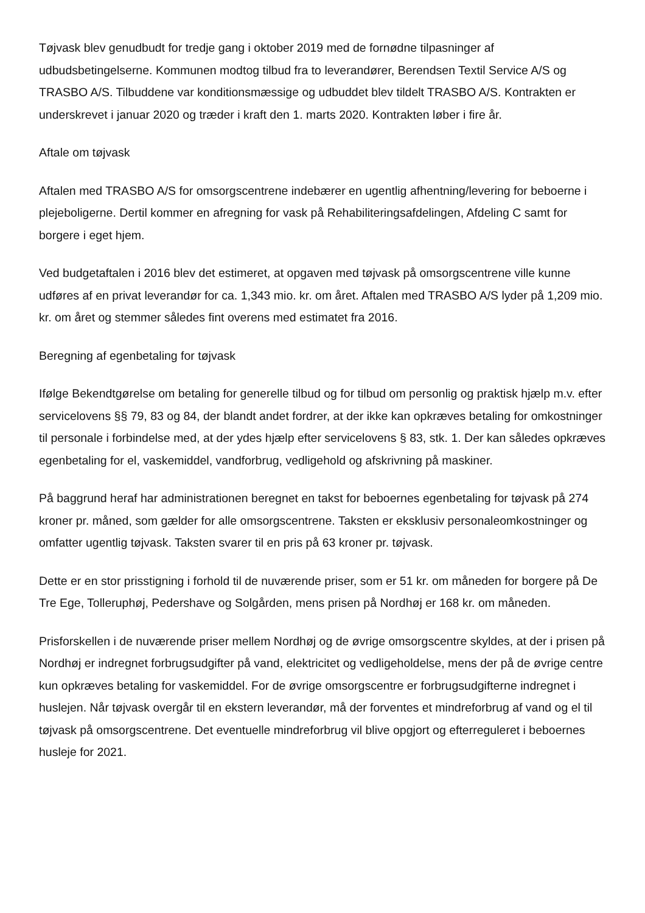Tøjvask blev genudbudt for tredje gang i oktober 2019 med de fornødne tilpasninger af udbudsbetingelserne. Kommunen modtog tilbud fra to leverandører, Berendsen Textil Service A/S og TRASBO A/S. Tilbuddene var konditionsmæssige og udbuddet blev tildelt TRASBO A/S. Kontrakten er underskrevet i januar 2020 og træder i kraft den 1. marts 2020. Kontrakten løber i fire år.
Aftale om tøjvask
Aftalen med TRASBO A/S for omsorgscentrene indebærer en ugentlig afhentning/levering for beboerne i plejeboligerne. Dertil kommer en afregning for vask på Rehabiliteringsafdelingen, Afdeling C samt for borgere i eget hjem.
Ved budgetaftalen i 2016 blev det estimeret, at opgaven med tøjvask på omsorgscentrene ville kunne udføres af en privat leverandør for ca. 1,343 mio. kr. om året. Aftalen med TRASBO A/S lyder på 1,209 mio. kr. om året og stemmer således fint overens med estimatet fra 2016.
Beregning af egenbetaling for tøjvask
Ifølge Bekendtgørelse om betaling for generelle tilbud og for tilbud om personlig og praktisk hjælp m.v. efter servicelovens §§ 79, 83 og 84, der blandt andet fordrer, at der ikke kan opkræves betaling for omkostninger til personale i forbindelse med, at der ydes hjælp efter servicelovens § 83, stk. 1. Der kan således opkræves egenbetaling for el, vaskemiddel, vandforbrug, vedligehold og afskrivning på maskiner.
På baggrund heraf har administrationen beregnet en takst for beboernes egenbetaling for tøjvask på 274 kroner pr. måned, som gælder for alle omsorgscentrene. Taksten er eksklusiv personaleomkostninger og omfatter ugentlig tøjvask. Taksten svarer til en pris på 63 kroner pr. tøjvask.
Dette er en stor prisstigning i forhold til de nuværende priser, som er 51 kr. om måneden for borgere på De Tre Ege, Tolleruphøj, Pedershave og Solgården, mens prisen på Nordhøj er 168 kr. om måneden.
Prisforskellen i de nuværende priser mellem Nordhøj og de øvrige omsorgscentre skyldes, at der i prisen på Nordhøj er indregnet forbrugsudgifter på vand, elektricitet og vedligeholdelse, mens der på de øvrige centre kun opkræves betaling for vaskemiddel. For de øvrige omsorgscentre er forbrugsudgifterne indregnet i huslejen. Når tøjvask overgår til en ekstern leverandør, må der forventes et mindreforbrug af vand og el til tøjvask på omsorgscentrene. Det eventuelle mindreforbrug vil blive opgjort og efterreguleret i beboernes husleje for 2021.